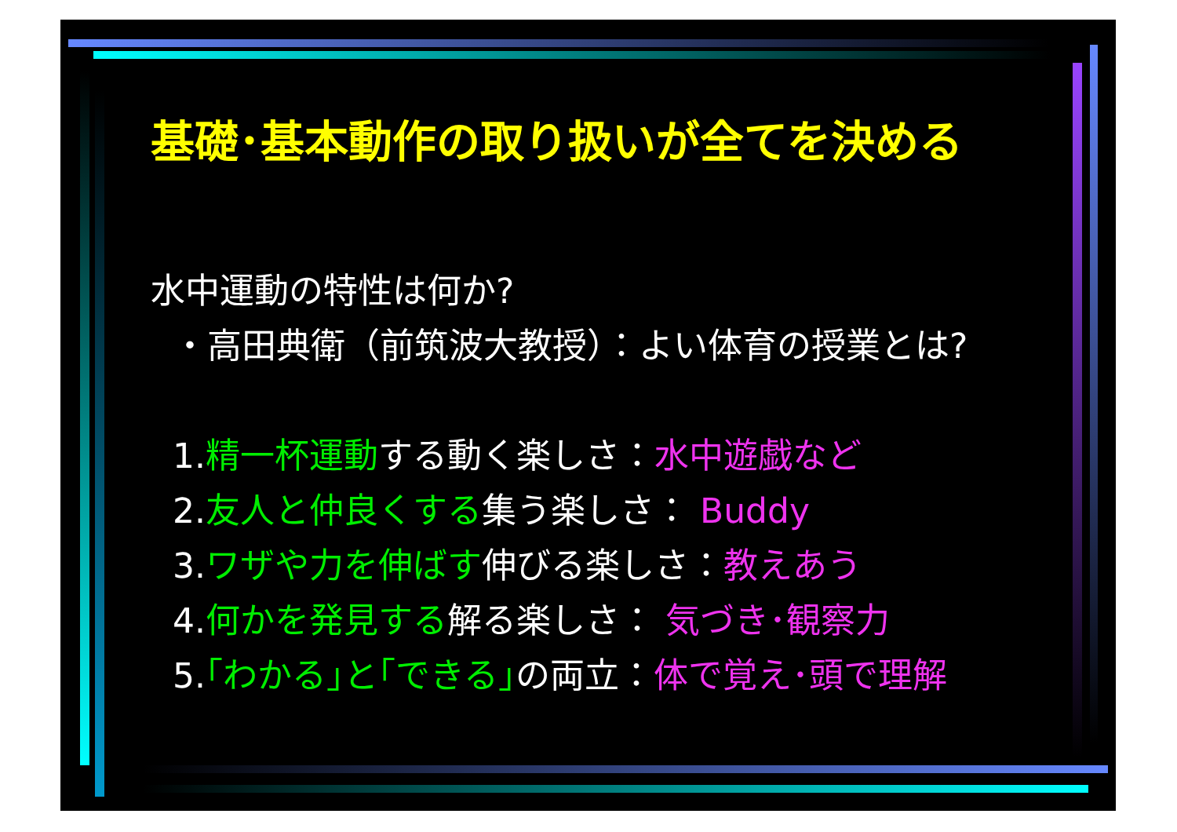基礎･基本動作の取り扱いが全てを決める
水中運動の特性は何か?
・高田典衛（前筑波大教授）：よい体育の授業とは?
1.精一杯運動する動く楽しさ：水中遊戯など
2.友人と仲良くする集う楽しさ： Buddy
3.ワザや力を伸ばす伸びる楽しさ：教えあう
4.何かを発見する解る楽しさ： 気づき･観察力
5.｢わかる｣と｢できる｣の両立：体で覚え･頭で理解